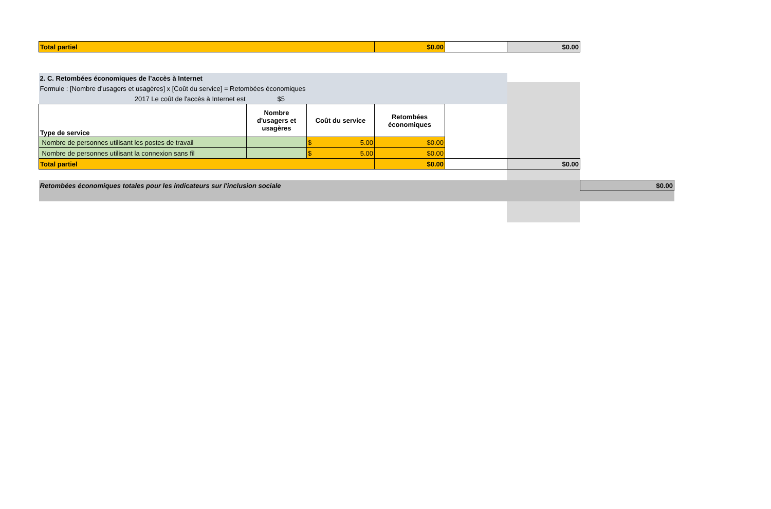| Total partiel | | | $0.00 | | $0.00 | |
| 2. C. Retombées économiques de l’accès à Internet | | | | | | |
| Formule : [Nombre d’usagers et usagères] x [Coût du service] = Retombées économiques | | | | | | |
| 2017 Le coût de l'accès à Internet est | $5 | | | | | |
| Type de service | Nombre d'usagers et usagères | Coût du service | Retombées économiques | | | |
| Nombre de personnes utilisant les postes de travail | | $ 5.00 | $0.00 | | | |
| Nombre de personnes utilisant la connexion sans fil | | $ 5.00 | $0.00 | | | |
| Total partiel | | | $0.00 | | $0.00 | |
| Retombées économiques totales pour les indicateurs sur l'inclusion sociale | | | | | | $0.00 |